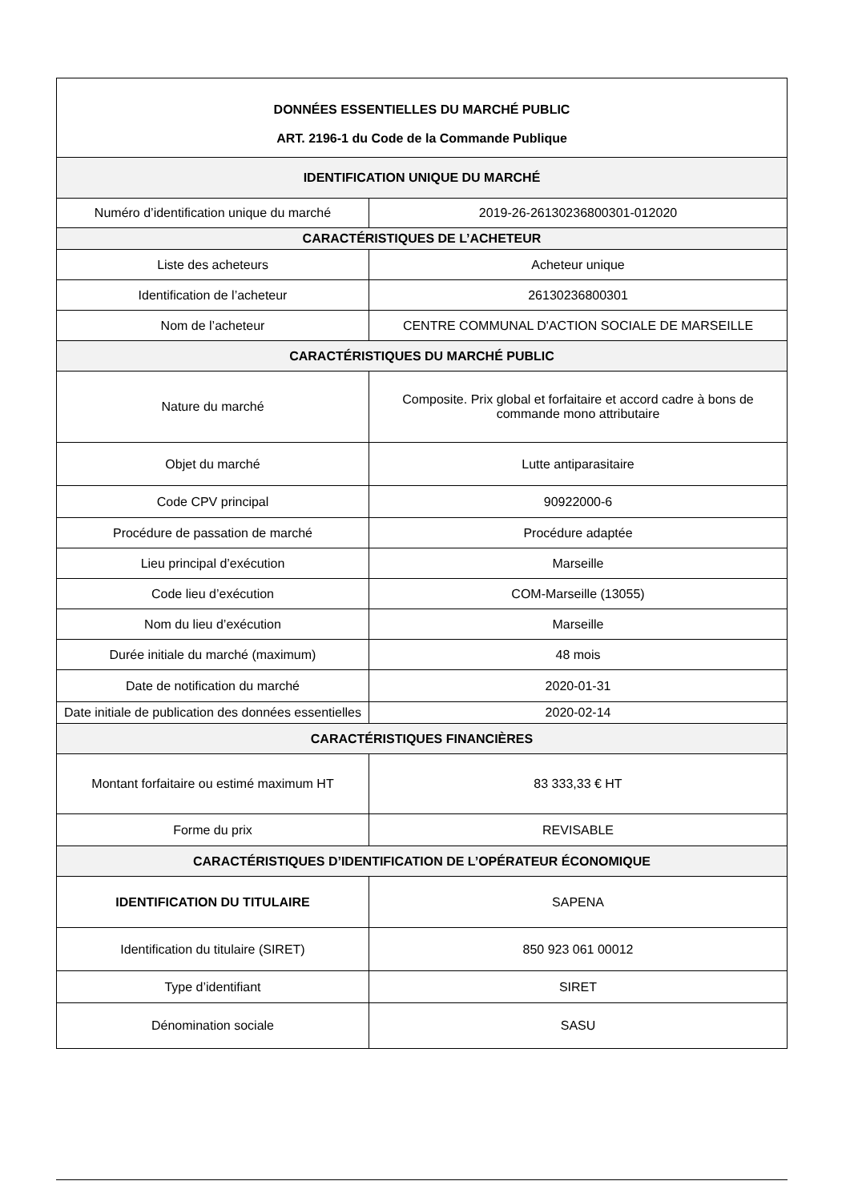| DONNÉES ESSENTIELLES DU MARCHÉ PUBLIC ART. 2196-1 du Code de la Commande Publique | |
| --- | --- |
| IDENTIFICATION UNIQUE DU MARCHÉ | |
| Numéro d’identification unique du marché | 2019-26-26130236800301-012020 |
| CARACTÉRISTIQUES DE L’ACHETEUR | |
| Liste des acheteurs | Acheteur unique |
| Identification de l’acheteur | 26130236800301 |
| Nom de l’acheteur | CENTRE COMMUNAL D'ACTION SOCIALE DE MARSEILLE |
| CARACTÉRISTIQUES DU MARCHÉ PUBLIC | |
| Nature du marché | Composite. Prix global et forfaitaire et accord cadre à bons de commande mono attributaire |
| Objet du marché | Lutte antiparasitaire |
| Code CPV principal | 90922000-6 |
| Procédure de passation de marché | Procédure adaptée |
| Lieu principal d’exécution | Marseille |
| Code lieu d’exécution | COM-Marseille (13055) |
| Nom du lieu d’exécution | Marseille |
| Durée initiale du marché (maximum) | 48 mois |
| Date de notification du marché | 2020-01-31 |
| Date initiale de publication des données essentielles | 2020-02-14 |
| CARACTÉRISTIQUES FINANCIÈRES | |
| Montant forfaitaire ou estimé maximum HT | 83 333,33 € HT |
| Forme du prix | REVISABLE |
| CARACTÉRISTIQUES D’IDENTIFICATION DE L’OPÉRATEUR ÉCONOMIQUE | |
| IDENTIFICATION DU TITULAIRE | SAPENA |
| Identification du titulaire (SIRET) | 850 923 061 00012 |
| Type d’identifiant | SIRET |
| Dénomination sociale | SASU |